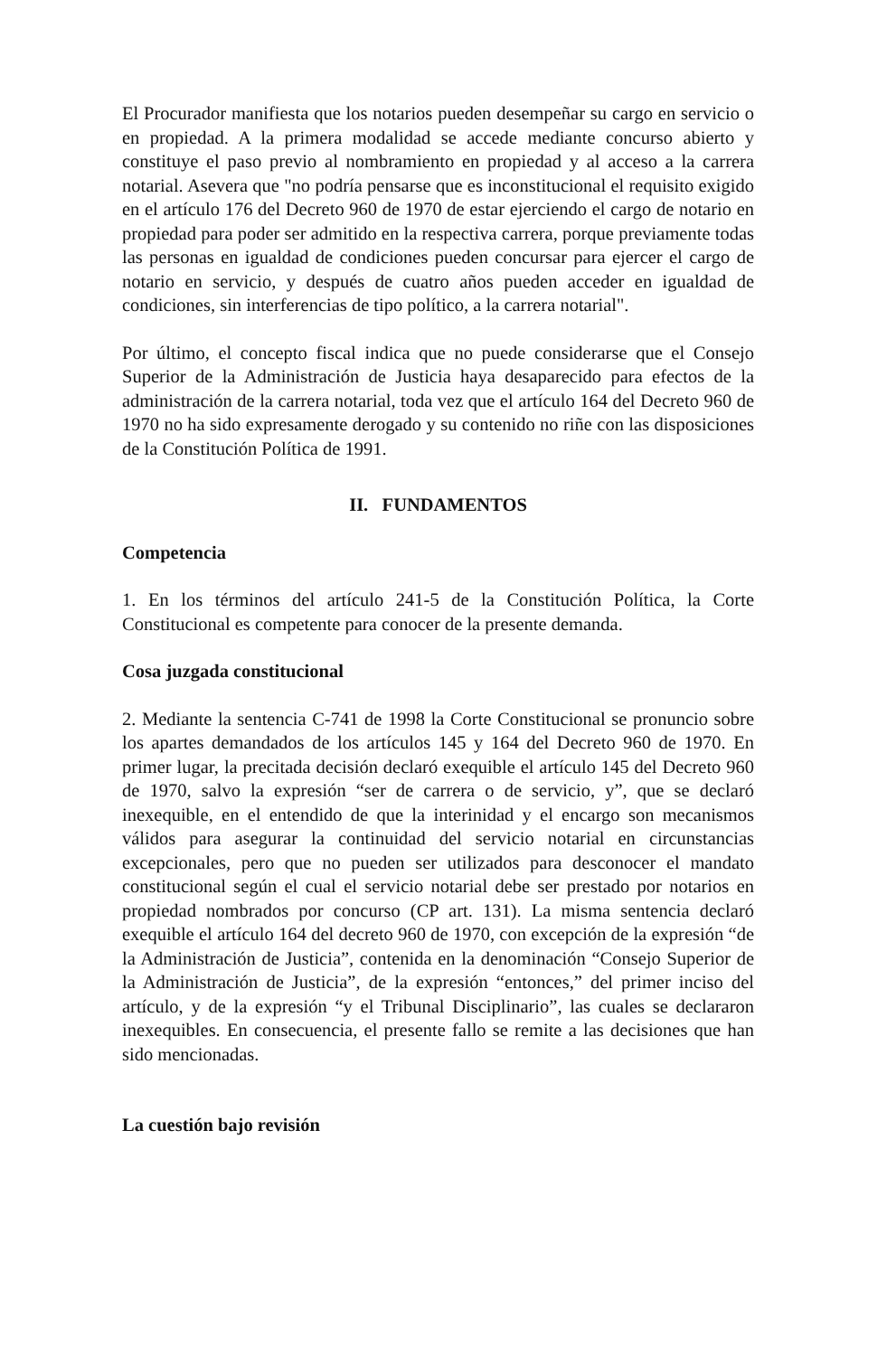El Procurador manifiesta que los notarios pueden desempeñar su cargo en servicio o en propiedad. A la primera modalidad se accede mediante concurso abierto y constituye el paso previo al nombramiento en propiedad y al acceso a la carrera notarial. Asevera que "no podría pensarse que es inconstitucional el requisito exigido en el artículo 176 del Decreto 960 de 1970 de estar ejerciendo el cargo de notario en propiedad para poder ser admitido en la respectiva carrera, porque previamente todas las personas en igualdad de condiciones pueden concursar para ejercer el cargo de notario en servicio, y después de cuatro años pueden acceder en igualdad de condiciones, sin interferencias de tipo político, a la carrera notarial".
Por último, el concepto fiscal indica que no puede considerarse que el Consejo Superior de la Administración de Justicia haya desaparecido para efectos de la administración de la carrera notarial, toda vez que el artículo 164 del Decreto 960 de 1970 no ha sido expresamente derogado y su contenido no riñe con las disposiciones de la Constitución Política de 1991.
II. FUNDAMENTOS
Competencia
1. En los términos del artículo 241-5 de la Constitución Política, la Corte Constitucional es competente para conocer de la presente demanda.
Cosa juzgada constitucional
2. Mediante la sentencia C-741 de 1998 la Corte Constitucional se pronuncio sobre los apartes demandados de los artículos 145 y 164 del Decreto 960 de 1970. En primer lugar, la precitada decisión declaró exequible el artículo 145 del Decreto 960 de 1970, salvo la expresión “ser de carrera o de servicio, y”, que se declaró inexequible, en el entendido de que la interinidad y el encargo son mecanismos válidos para asegurar la continuidad del servicio notarial en circunstancias excepcionales, pero que no pueden ser utilizados para desconocer el mandato constitucional según el cual el servicio notarial debe ser prestado por notarios en propiedad nombrados por concurso (CP art. 131). La misma sentencia declaró exequible el artículo 164 del decreto 960 de 1970, con excepción de la expresión “de la Administración de Justicia”, contenida en la denominación “Consejo Superior de la Administración de Justicia”, de la expresión “entonces,” del primer inciso del artículo, y de la expresión “y el Tribunal Disciplinario”, las cuales se declararon inexequibles. En consecuencia, el presente fallo se remite a las decisiones que han sido mencionadas.
La cuestión bajo revisión